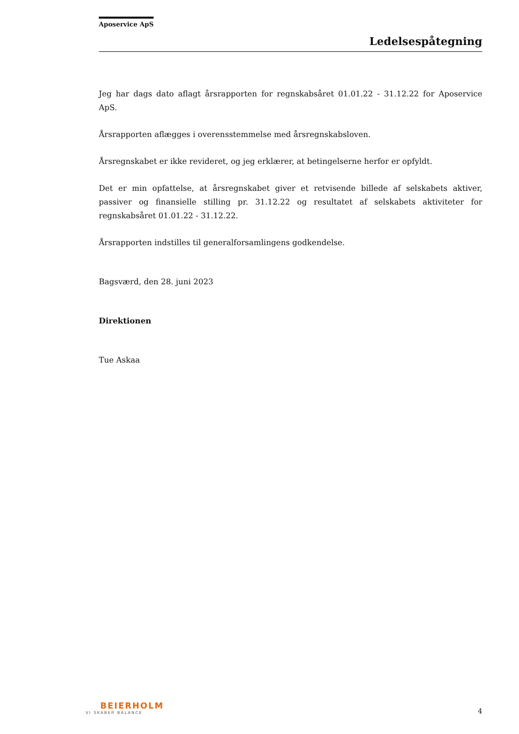Aposervice ApS
Ledelsespåtegning
Jeg har dags dato aflagt årsrapporten for regnskabsåret 01.01.22 - 31.12.22 for Aposervice ApS.
Årsrapporten aflægges i overensstemmelse med årsregnskabsloven.
Årsregnskabet er ikke revideret, og jeg erklærer, at betingelserne herfor er opfyldt.
Det er min opfattelse, at årsregnskabet giver et retvisende billede af selskabets aktiver, passiver og finansielle stilling pr. 31.12.22 og resultatet af selskabets aktiviteter for regnskabsåret 01.01.22 - 31.12.22.
Årsrapporten indstilles til generalforsamlingens godkendelse.
Bagsværd, den 28. juni 2023
Direktionen
Tue Askaa
BEIERHOLM
VI SKABER BALANCE
4